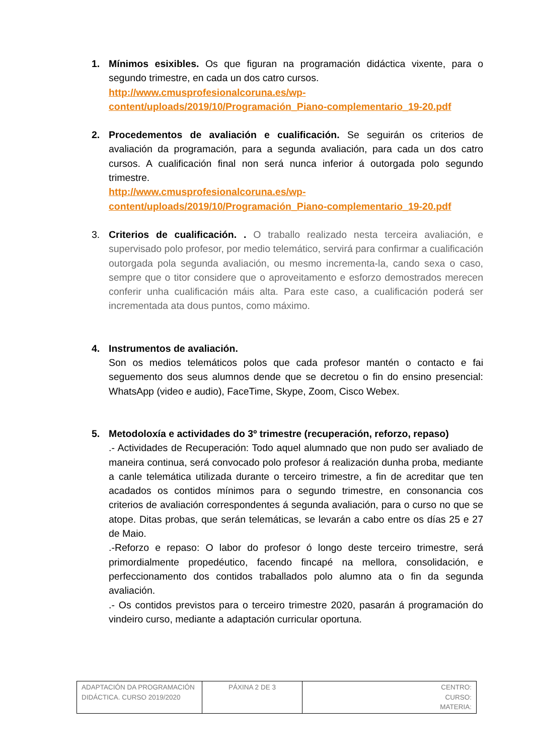1. Mínimos esixibles. Os que figuran na programación didáctica vixente, para o segundo trimestre, en cada un dos catro cursos.
http://www.cmusprofesionalcoruna.es/wp-content/uploads/2019/10/Programación_Piano-complementario_19-20.pdf
2. Procedementos de avaliación e cualificación. Se seguirán os criterios de avaliación da programación, para a segunda avaliación, para cada un dos catro cursos. A cualificación final non será nunca inferior á outorgada polo segundo trimestre.
http://www.cmusprofesionalcoruna.es/wp-content/uploads/2019/10/Programación_Piano-complementario_19-20.pdf
3. Criterios de cualificación. . O traballo realizado nesta terceira avaliación, e supervisado polo profesor, por medio telemático, servirá para confirmar a cualificación outorgada pola segunda avaliación, ou mesmo incrementa-la, cando sexa o caso, sempre que o titor considere que o aproveitamento e esforzo demostrados merecen conferir unha cualificación máis alta. Para este caso, a cualificación poderá ser incrementada ata dous puntos, como máximo.
4. Instrumentos de avaliación.
Son os medios telemáticos polos que cada profesor mantén o contacto e fai seguemento dos seus alumnos dende que se decretou o fin do ensino presencial: WhatsApp (video e audio), FaceTime, Skype, Zoom, Cisco Webex.
5. Metodoloxía e actividades do 3º trimestre (recuperación, reforzo, repaso)
.- Actividades de Recuperación: Todo aquel alumnado que non pudo ser avaliado de maneira continua, será convocado polo profesor á realización dunha proba, mediante a canle telemática utilizada durante o terceiro trimestre, a fin de acreditar que ten acadados os contidos mínimos para o segundo trimestre, en consonancia cos criterios de avaliación correspondentes á segunda avaliación, para o curso no que se atope. Ditas probas, que serán telemáticas, se levarán a cabo entre os días 25 e 27 de Maio.
.-Reforzo e repaso: O labor do profesor ó longo deste terceiro trimestre, será primordialmente propedéutico, facendo fincapé na mellora, consolidación, e perfeccionamento dos contidos traballados polo alumno ata o fin da segunda avaliación.
.- Os contidos previstos para o terceiro trimestre 2020, pasarán á programación do vindeiro curso, mediante a adaptación curricular oportuna.
| ADAPTACIÓN DA PROGRAMACIÓN DIDÁCTICA. CURSO 2019/2020 | PÁXINA 2 DE 3 | CENTRO: CURSO: MATERIA: |